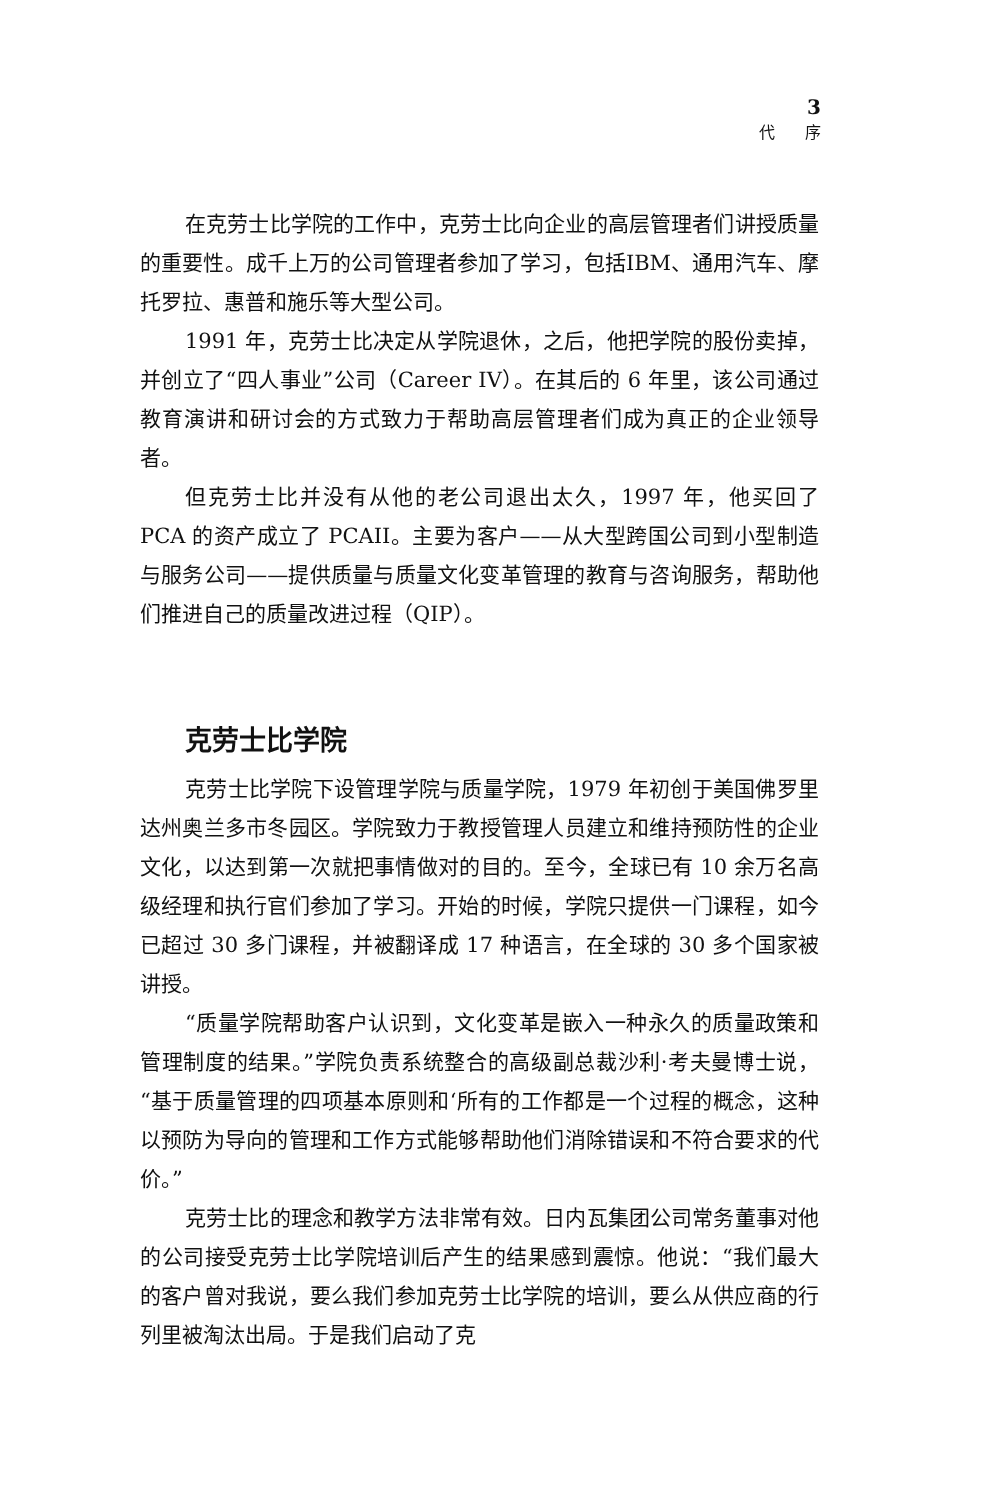3
代序
在克劳士比学院的工作中，克劳士比向企业的高层管理者们讲授质量的重要性。成千上万的公司管理者参加了学习，包括IBM、通用汽车、摩托罗拉、惠普和施乐等大型公司。
1991 年，克劳士比决定从学院退休，之后，他把学院的股份卖掉，并创立了“四人事业”公司（Career IV）。在其后的 6 年里，该公司通过教育演讲和研讨会的方式致力于帮助高层管理者们成为真正的企业领导者。
但克劳士比并没有从他的老公司退出太久，1997 年，他买回了 PCA 的资产成立了 PCAII。主要为客户——从大型跨国公司到小型制造与服务公司——提供质量与质量文化变革管理的教育与咨询服务，帮助他们推进自己的质量改进过程（QIP）。
克劳士比学院
克劳士比学院下设管理学院与质量学院，1979 年初创于美国佛罗里达州奥兰多市冬园区。学院致力于教授管理人员建立和维持预防性的企业文化，以达到第一次就把事情做对的目的。至今，全球已有 10 余万名高级经理和执行官们参加了学习。开始的时候，学院只提供一门课程，如今已超过 30 多门课程，并被翻译成 17 种语言，在全球的 30 多个国家被讲授。
“质量学院帮助客户认识到，文化变革是嵌入一种永久的质量政策和管理制度的结果。”学院负责系统整合的高级副总裁沙利·考夫曼博士说，“基于质量管理的四项基本原则和‘所有的工作都是一个过程的概念，这种以预防为导向的管理和工作方式能够帮助他们消除错误和不符合要求的代价。”
克劳士比的理念和教学方法非常有效。日内瓦集团公司常务董事对他的公司接受克劳士比学院培训后产生的结果感到震惊。他说：“我们最大的客户曾对我说，要么我们参加克劳士比学院的培训，要么从供应商的行列里被淘汰出局。于是我们启动了克